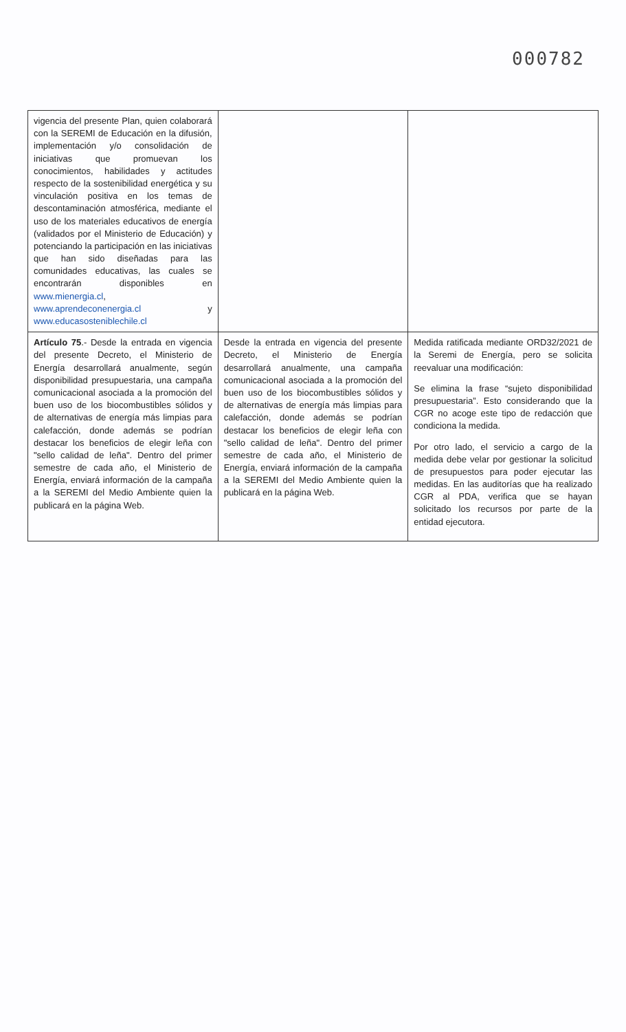000782
| vigencia del presente Plan, quien colaborará con la SEREMI de Educación en la difusión, implementación y/o consolidación de iniciativas que promuevan los conocimientos, habilidades y actitudes respecto de la sostenibilidad energética y su vinculación positiva en los temas de descontaminación atmosférica, mediante el uso de los materiales educativos de energía (validados por el Ministerio de Educación) y potenciando la participación en las iniciativas que han sido diseñadas para las comunidades educativas, las cuales se encontrarán disponibles en www.mienergia.cl , www.aprendeconenergia.cl y www.educasosteniblechile.cl | | |
| Artículo 75 .- Desde la entrada en vigencia del presente Decreto, el Ministerio de Energía desarrollará anualmente, según disponibilidad presupuestaria, una campaña comunicacional asociada a la promoción del buen uso de los biocombustibles sólidos y de alternativas de energía más limpias para calefacción, donde además se podrían destacar los beneficios de elegir leña con "sello calidad de leña". Dentro del primer semestre de cada año, el Ministerio de Energía, enviará información de la campaña a la SEREMI del Medio Ambiente quien la publicará en la página Web. | Desde la entrada en vigencia del presente Decreto, el Ministerio de Energía desarrollará anualmente, una campaña comunicacional asociada a la promoción del buen uso de los biocombustibles sólidos y de alternativas de energía más limpias para calefacción, donde además se podrían destacar los beneficios de elegir leña con "sello calidad de leña". Dentro del primer semestre de cada año, el Ministerio de Energía, enviará información de la campaña a la SEREMI del Medio Ambiente quien la publicará en la página Web. | Medida ratificada mediante ORD32/2021 de la Seremi de Energía, pero se solicita reevaluar una modificación: Se elimina la frase “sujeto disponibilidad presupuestaria”. Esto considerando que la CGR no acoge este tipo de redacción que condiciona la medida. Por otro lado, el servicio a cargo de la medida debe velar por gestionar la solicitud de presupuestos para poder ejecutar las medidas. En las auditorías que ha realizado CGR al PDA, verifica que se hayan solicitado los recursos por parte de la entidad ejecutora. |